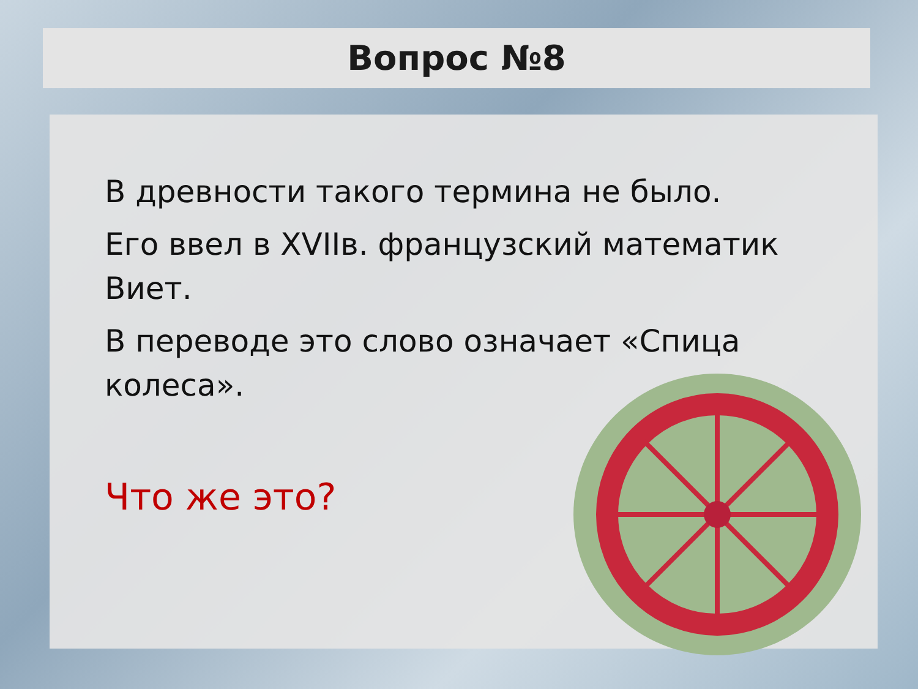Вопрос №8
В древности такого термина не было.
Его ввел в XVIIв. французский математик Виет.
В переводе это слово означает «Спица колеса».
Что же это?